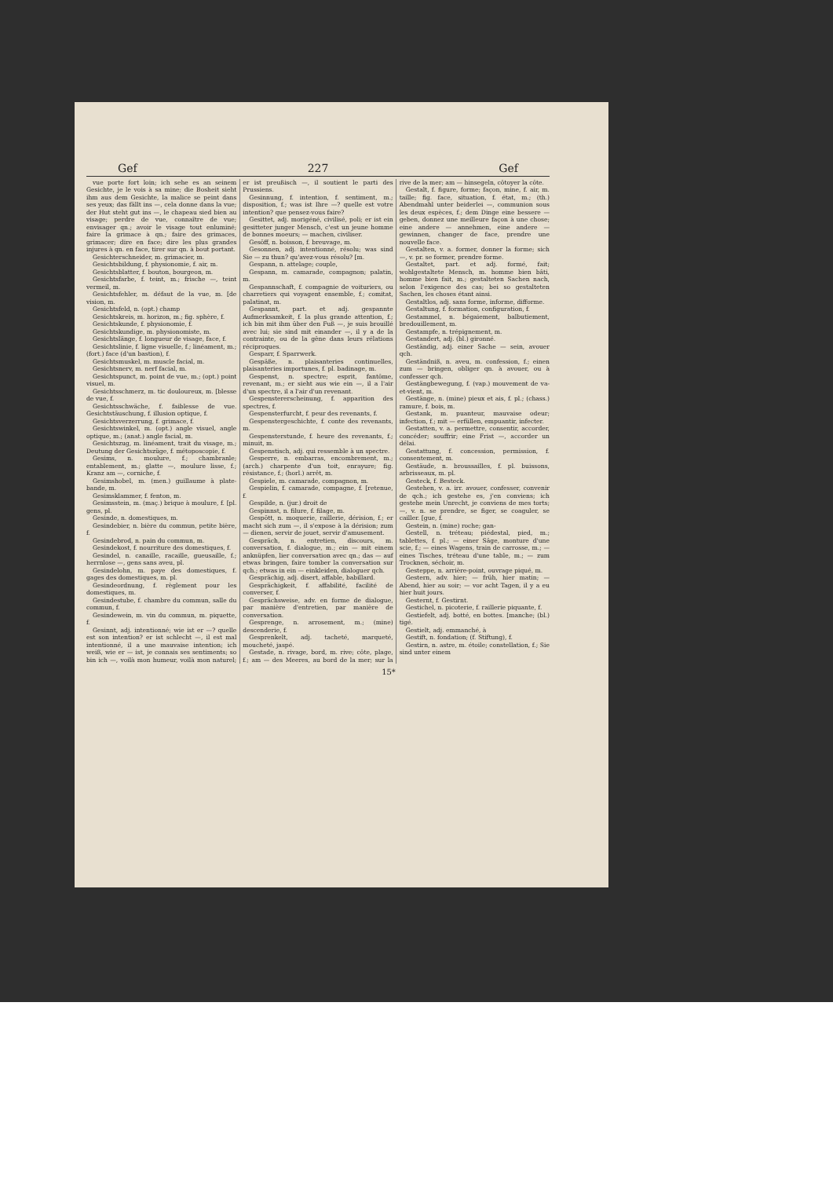Gef 227 Gef
vue porte fort loin; ich sehe es an seinem Gesichte, je le vois à sa mine; die Bosheit sieht ihm aus dem Gesichte, la malice se peint dans ses yeux; das fällt ins —, cela donne dans la vue; der Hut steht gut ins —, le chapeau sied bien au visage; perdre de vue, connaître de vue; envisager qn.; avoir le visage tout enluminé; faire la grimace à qn.; faire des grimaces, grimacer; dire en face; dire les plus grandes injures à qn. en face, tirer sur qn. à bout portant.
Gesichterschneider, m. grimacier, m.
Gesichtsbildung, f. physionomie, f. air, m.
Gesichtsblatter, f. bouton, bourgeon, m.
Gesichtsfarbe, f. teint, m.; frische —, teint vermeil, m.
Gesichtsfehler, m. défaut de la vue, m. [de vision, m.
Gesichtsfeld, n. (opt.) champ
Gesichtskreis, m. horizon, m.; fig. sphère, f.
Gesichtskunde, f. physionomie, f.
Gesichtskundige, m. physionomiste, m.
Gesichtslänge, f. longueur de visage, face, f.
Gesichtslinie, f. ligne visuelle, f.; linéament, m.; (fort.) face (d'un bastion), f.
Gesichtsmuskel, m. muscle facial, m.
Gesichtsnerv, m. nerf facial, m.
Gesichtspunct, m. point de vue, m.; (opt.) point visuel, m.
Gesichtsschmerz, m. tic douloureux, m. [blesse de vue, f.
Gesichtsschwäche, f. faiblesse de vue. Gesichtstäuschung, f. illusion optique, f.
Gesichtsverzerrung, f. grimace, f.
Gesichtswinkel, m. (opt.) angle visuel, angle optique, m.; (anat.) angle facial, m.
Gesichtszug, m. linéament, trait du visage, m.; Deutung der Gesichtszüge, f. métoposcopie, f.
Gesims, n. moulure, f.; chambranle; entablement, m.; glatte —, moulure lisse, f.; Kranz am —, corniche, f.
Gesimshobel, m. (men.) guillaume à plate-bande, m.
Gesimsklammer, f. fenton, m.
Gesimsstein, m. (maç.) brique à moulure, f. [pl. gens, pl.
Gesinde, n. domestiques, m.
Gesindebier, n. bière du commun, petite bière, f.
Gesindebrod, n. pain du commun, m.
Gesindekost, f. nourriture des domestiques, f.
Gesindel, n. canaille, racaille, gueusaille, f.; herrnlose —, gens sans aveu, pl.
Gesindelohn, m. paye des domestiques, f. gages des domestiques, m. pl.
Gesindeordnung, f. règlement pour les domestiques, m.
Gesindestube, f. chambre du commun, salle du commun, f.
Gesindewein, m. vin du commun, m. piquette, f.
Gesinnt, adj. intentionné; wie ist er —? quelle est son intention? er ist schlecht —, il est mal intentionné, il a une mauvaise intention; ich weiß, wie er — ist, je connais ses sentiments; so bin ich —, voilà mon humeur, voilà mon naturel; er ist preußisch —, il soutient le parti des Prussiens.
Gesinnung, f. intention, f. sentiment, m.; disposition, f.; was ist Ihre —? quelle est votre intention? que pensez-vous faire?
Gesittet, adj. morigéné, civilisé, poli; er ist ein gesitteter junger Mensch, c'est un jeune homme de bonnes moeurs; — machen, civiliser.
Gesöff, n. boisson, f. breuvage, m.
Gesonnen, adj. intentionné, résolu; was sind Sie — zu thun? qu'avez-vous résolu? [m.
Gespann, n. attelage; couple,
Gespann, m. camarade, compagnon; palatin, m.
Gespannschaft, f. compagnie de voituriers, ou charretiers qui voyagent ensemble, f.; comitat, palatinat, m.
Gespannt, part. et adj. gespannte Aufmerksamkeit, f. la plus grande attention, f.; ich bin mit ihm über den Fuß —, je suis brouillé avec lui; sie sind mit einander —, il y a de la contrainte, ou de la gêne dans leurs rélations réciproques.
Gesparr, f. Sparrwerk.
Gespäße, n. plaisanteries continuelles, plaisanteries importunes, f. pl. badinage, m.
Gespenst, n. spectre; esprit, fantôme, revenant, m.; er sieht aus wie ein —, il a l'air d'un spectre, il a l'air d'un revenant.
Gespenstererscheinung, f. apparition des spectres, f.
Gespensterfurcht, f. peur des revenants, f.
Gespenstergeschichte, f. conte des revenants, m.
Gespensterstunde, f. heure des revenants, f.; minuit, m.
Gespenstisch, adj. qui ressemble à un spectre.
Gesperre, n. embarras, encombrement, m.; (arch.) charpente d'un toit, enrayure; fig. résistance, f.; (horl.) arrêt, m.
Gespiele, m. camarade, compagnon, m.
Gespielin, f. camarade, compagne, f. [retenue, f.
Gespilde, n. (jur.) droit de
Gespinnst, n. filure, f. filage, m.
Gespött, n. moquerie, raillerie, dérision, f.; er macht sich zum —, il s'expose à la dérision; zum — dienen, servir de jouet, servir d'amusement.
Gespräch, n. entretien, discours, m. conversation, f. dialogue, m.; ein — mit einem anknüpfen, lier conversation avec qn.; das — auf etwas bringen, faire tomber la conversation sur qch.; etwas in ein — einkleiden, dialoguer qch.
Gesprächig, adj. disert, affable, babillard.
Gesprächigkeit, f. affabilité, facilité de converser, f.
Gesprächsweise, adv. en forme de dialogue, par manière d'entretien, par manière de conversation.
Gesprenge, n. arrosement, m.; (mine) descenderie, f.
Gesprenkelt, adj. tacheté, marqueté, moucheté, jaspé.
Gestade, n. rivage, bord, m. rive; côte, plage, f.; am — des Meeres, au bord de la mer; sur la rive de la mer; am — hinsegeln, côtoyer la côte.
Gestalt, f. figure, forme; façon, mine, f. air, m. taille; fig. face, situation, f. état, m.; (th.) Abendmahl unter beiderlei —, communion sous les deux espèces, f.; dem Dinge eine bessere — geben, donnez une meilleure façon à une chose; eine andere — annehmen, eine andere — gewinnen, changer de face, prendre une nouvelle face.
Gestalten, v. a. former, donner la forme; sich —, v. pr. se former, prendre forme.
Gestaltet, part. et adj. formé, fait; wohlgestaltete Mensch, m. homme bien bâti, homme bien fait, m.; gestalteten Sachen nach, selon l'exigence des cas; bei so gestalteten Sachen, les choses étant ainsi.
Gestaltlos, adj. sans forme, informe, difforme.
Gestaltung, f. formation, configuration, f.
Gestammel, n. bégaiement, balbutiement, bredouillement, m.
Gestampfe, n. trépignement, m.
Gestandert, adj. (bl.) gironné.
Geständig, adj. einer Sache — sein, avouer qch.
Geständniß, n. aveu, m. confession, f.; einen zum — bringen, obliger qn. à avouer, ou à confesser qch.
Gestängbewegung, f. (vap.) mouvement de va-et-vient, m.
Gestänge, n. (mine) pieux et ais, f. pl.; (chass.) ramure, f. bois, m.
Gestank, m. puanteur, mauvaise odeur; infection, f.; mit — erfüllen, empuantir, infecter.
Gestatten, v. a. permettre, consentir, accorder, concéder; souffrir; eine Frist —, accorder un délai.
Gestattung, f. concession, permission, f. consentement, m.
Gestäude, n. broussailles, f. pl. buissons, arbrisseaux, m. pl.
Gesteck, f. Besteck.
Gestehen, v. a. irr. avouer, confesser, convenir de qch.; ich gestehe es, j'en conviens; ich gestehe mein Unrecht, je conviens de mes torts; —, v. n. se prendre, se figer, se coaguler, se cailler. [gue, f.
Gestein, n. (mine) roche; gan-
Gestell, n. tréteau; piédestal, pied, m.; tablettes, f. pl.; — einer Säge, monture d'une scie, f.; — eines Wagens, train de carrosse, m.; — eines Tisches, tréteau d'une table, m.; — zum Trocknen, séchoir, m.
Gesteppe, n. arrière-point, ouvrage piqué, m.
Gestern, adv. hier; — früh, hier matin; — Abend, hier au soir; — vor acht Tagen, il y a eu hier huit jours.
Gesternt, f. Gestirnt.
Gestichel, n. picoterie, f. raillerie piquante, f.
Gestiefelt, adj. botté, en bottes. [manche; (bl.) tigé.
Gestielt, adj. emmanché, à
Gestift, n. fondation; (f. Stiftung), f.
Gestirn, n. astre, m. étoile; constellation, f.; Sie sind unter einem
15*